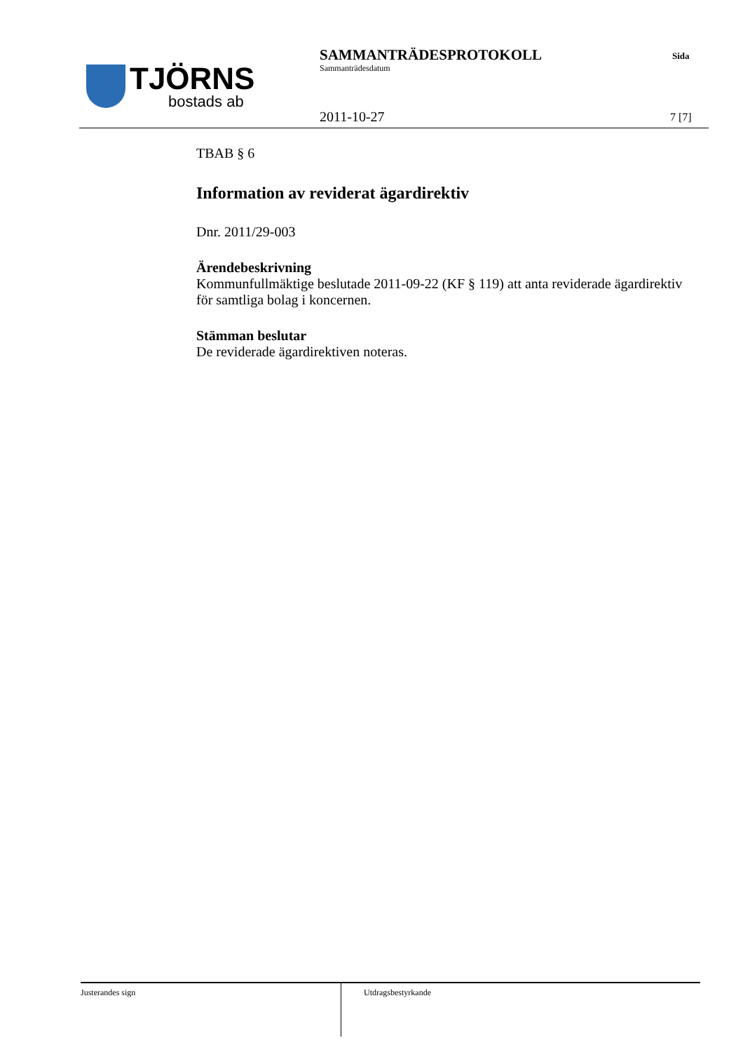TJÖRNS
bostads ab
SAMMANTRÄDESPROTOKOLL
Sammanträdesdatum
Sida
2011-10-27 7 [7]
TBAB § 6
Information av reviderat ägardirektiv
Dnr. 2011/29-003
Ärendebeskrivning
Kommunfullmäktige beslutade 2011-09-22 (KF § 119) att anta reviderade ägardirektiv för samtliga bolag i koncernen.
Stämman beslutar
De reviderade ägardirektiven noteras.
Justerandes sign
Utdragsbestyrkande